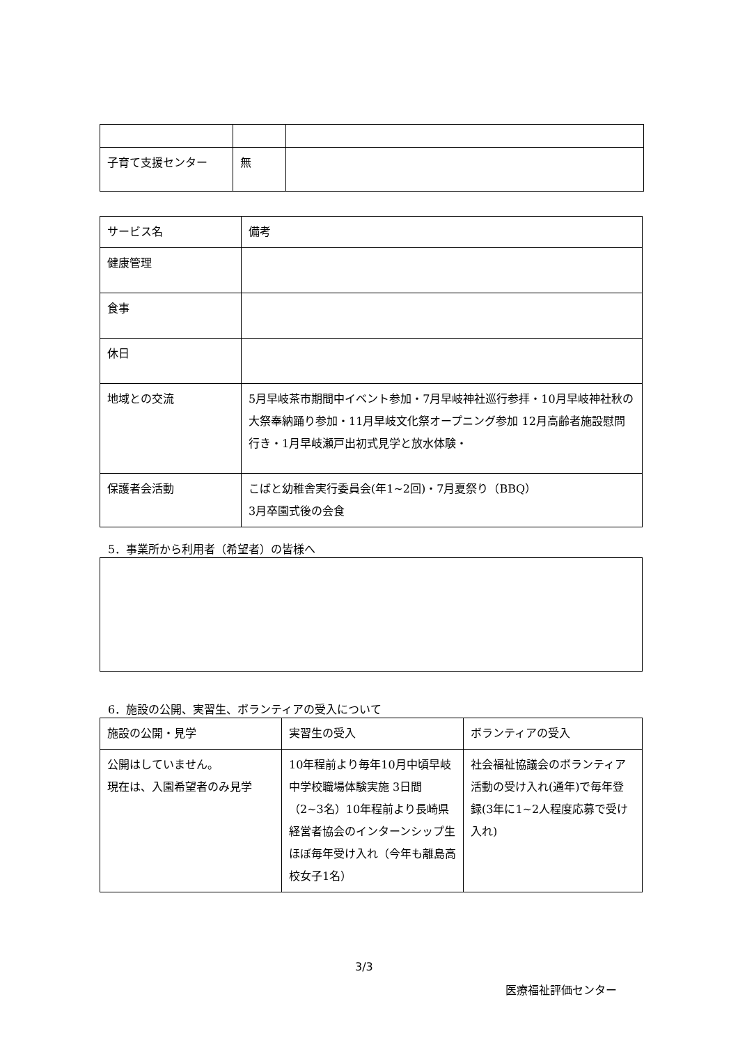| 子育て支援センター | 無 | |
| サービス名 | 備考 |
| 健康管理 | |
| 食事 | |
| 休日 | |
| 地域との交流 | 5月早岐茶市期間中イベント参加・7月早岐神社巡行参拝・10月早岐神社秋の大祭奉納踊り参加・11月早岐文化祭オープニング参加 12月高齢者施設慰問行き・1月早岐瀬戸出初式見学と放水体験・ |
| 保護者会活動 | こばと幼稚舎実行委員会(年1~2回)・7月夏祭り（BBQ） 3月卒園式後の会食 |
5．事業所から利用者（希望者）の皆様へ
6．施設の公開、実習生、ボランティアの受入について
| 施設の公開・見学 | 実習生の受入 | ボランティアの受入 |
| 公開はしていません。 現在は、入園希望者のみ見学 | 10年程前より毎年10月中頃早岐中学校職場体験実施 3日間（2~3名）10年程前より長崎県経営者協会のインターンシップ生ほぼ毎年受け入れ（今年も離島高校女子1名） | 社会福祉協議会のボランティア活動の受け入れ(通年)で毎年登録(3年に1~2人程度応募で受け入れ) |
3/3
医療福祉評価センター